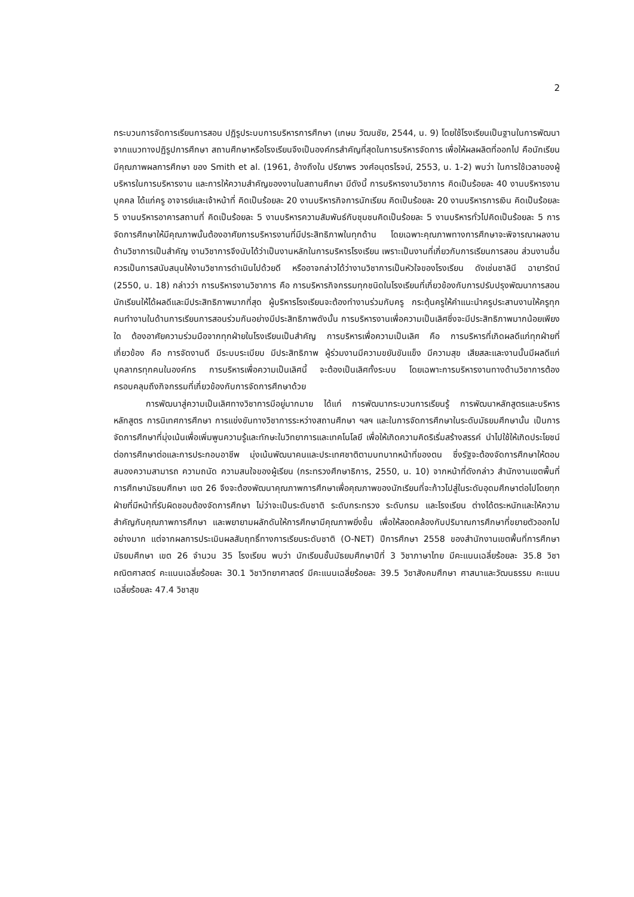2
กระบวนการจัดการเรียนการสอน ปฏิรูประบบการบริหารการศึกษา (เกษม วัฒนชัย, 2544, น. 9) โดยใช้โรงเรียนเป็นฐานในการพัฒนา จากแนวทางปฏิรูปการศึกษา สถานศึกษาหรือโรงเรียนจึงเป็นองค์กรสำคัญที่สุดในการบริหารจัดการ เพื่อให้ผลผลิตที่ออกไป คือนักเรียนมีคุณภาพผลการศึกษา ของ Smith et al. (1961, อ้างถึงใน ปรียาพร วงศ์อนุตรโรจน์, 2553, น. 1-2) พบว่า ในการใช้เวลาของผู้บริหารในการบริหารงาน และการให้ความสำคัญของงานในสถานศึกษา มีดังนี้ การบริหารงานวิชาการ คิดเป็นร้อยละ 40 งานบริหารงานบุคคล ได้แก่ครู อาจารย์และเจ้าหน้าที่ คิดเป็นร้อยละ 20 งานบริหารกิจการนักเรียน คิดเป็นร้อยละ 20 งานบริหารการเงิน คิดเป็นร้อยละ 5 งานบริหารอาคารสถานที่ คิดเป็นร้อยละ 5 งานบริหารความสัมพันธ์กับชุมชนคิดเป็นร้อยละ 5 งานบริหารทั่วไปคิดเป็นร้อยละ 5 การจัดการศึกษาให้มีคุณภาพนั้นต้องอาศัยการบริหารงานที่มีประสิทธิภาพในทุกด้าน โดยเฉพาะคุณภาพทางการศึกษาจะพิจารณาผลงานด้านวิชาการเป็นสำคัญ งานวิชาการจึงนับได้ว่าเป็นงานหลักในการบริหารโรงเรียน เพราะเป็นงานที่เกี่ยวกับการเรียนการสอน ส่วนงานอื่นควรเป็นการสนับสนุนให้งานวิชาการดำเนินไปด้วยดี หรืออาจกล่าวได้ว่างานวิชาการเป็นหัวใจของโรงเรียน ดังเช่นชาลินี ฉายารัตน์ (2550, น. 18) กล่าวว่า การบริหารงานวิชาการ คือ การบริหารกิจกรรมทุกชนิดในโรงเรียนที่เกี่ยวข้องกับการปรับปรุงพัฒนาการสอนนักเรียนให้ได้ผลดีและมีประสิทธิภาพมากที่สุด ผู้บริหารโรงเรียนจะต้องทำงานร่วมกับครู กระตุ้นครูให้คำแนะนำครูประสานงานให้ครูทุกคนทำงานในด้านการเรียนการสอนร่วมกันอย่างมีประสิทธิภาพดังนั้น การบริหารงานเพื่อความเป็นเลิศซึ่งจะมีประสิทธิภาพมากน้อยเพียงใด ต้องอาศัยความร่วมมือจากทุกฝ่ายในโรงเรียนเป็นสำคัญ การบริหารเพื่อความเป็นเลิศ คือ การบริหารที่เกิดผลดีแก่ทุกฝ่ายที่เกี่ยวข้อง คือ การจัดงานดี มีระบบระเบียบ มีประสิทธิภาพ ผู้ร่วมงานมีความขยันขันแข็ง มีความสุข เสียสละและงานนั้นมีผลดีแก่บุคลากรทุกคนในองค์กร การบริหารเพื่อความเป็นเลิศนี้ จะต้องเป็นเลิศทั้งระบบ โดยเฉพาะการบริหารงานทางด้านวิชาการต้องครอบคลุมถึงกิจกรรมที่เกี่ยวข้องกับการจัดการศึกษาด้วย
การพัฒนาสู่ความเป็นเลิศทางวิชาการมีอยู่มากมาย ได้แก่ การพัฒนากระบวนการเรียนรู้ การพัฒนาหลักสูตรและบริหารหลักสูตร การนิเทศการศึกษา การแข่งขันทางวิชาการระหว่างสถานศึกษา ฯลฯ และในการจัดการศึกษาในระดับมัธยมศึกษานั้น เป็นการจัดการศึกษาที่มุ่งเน้นเพื่อเพิ่มพูนความรู้และทักษะในวิทยาการและเทคโนโลยี เพื่อให้เกิดความคิดริเริ่มสร้างสรรค์ นำไปใช้ให้เกิดประโยชน์ต่อการศึกษาต่อและการประกอบอาชีพ มุ่งเน้นพัฒนาคนและประเทศชาติตามบทบาทหน้าที่ของตน ซึ่งรัฐจะต้องจัดการศึกษาให้ตอบสนองความสามารถ ความถนัด ความสนใจของผู้เรียน (กระทรวงศึกษาธิการ, 2550, น. 10) จากหน้าที่ดังกล่าว สำนักงานเขตพื้นที่การศึกษามัธยมศึกษา เขต 26 จึงจะต้องพัฒนาคุณภาพการศึกษาเพื่อคุณภาพของนักเรียนที่จะก้าวไปสู่ในระดับอุดมศึกษาต่อไปโดยทุกฝ่ายที่มีหน้าที่รับผิดชอบต้องจัดการศึกษา ไม่ว่าจะเป็นระดับชาติ ระดับกระทรวง ระดับกรม และโรงเรียน ต่างได้ตระหนักและให้ความสำคัญกับคุณภาพการศึกษา และพยายามผลักดันให้การศึกษามีคุณภาพยิ่งขึ้น เพื่อให้สอดคล้องกับปริมาณการศึกษาที่ขยายตัวออกไปอย่างมาก แต่จากผลการประเมินผลสัมฤทธิ์ทางการเรียนระดับชาติ (O-NET) ปีการศึกษา 2558 ของสำนักงานเขตพื้นที่การศึกษามัธยมศึกษา เขต 26 จำนวน 35 โรงเรียน พบว่า นักเรียนชั้นมัธยมศึกษาปีที่ 3 วิชาภาษาไทย มีคะแนนเฉลี่ยร้อยละ 35.8 วิชาคณิตศาสตร์ คะแนนเฉลี่ยร้อยละ 30.1 วิชาวิทยาศาสตร์ มีคะแนนเฉลี่ยร้อยละ 39.5 วิชาสังคมศึกษา ศาสนาและวัฒนธรรม คะแนนเฉลี่ยร้อยละ 47.4 วิชาสุข